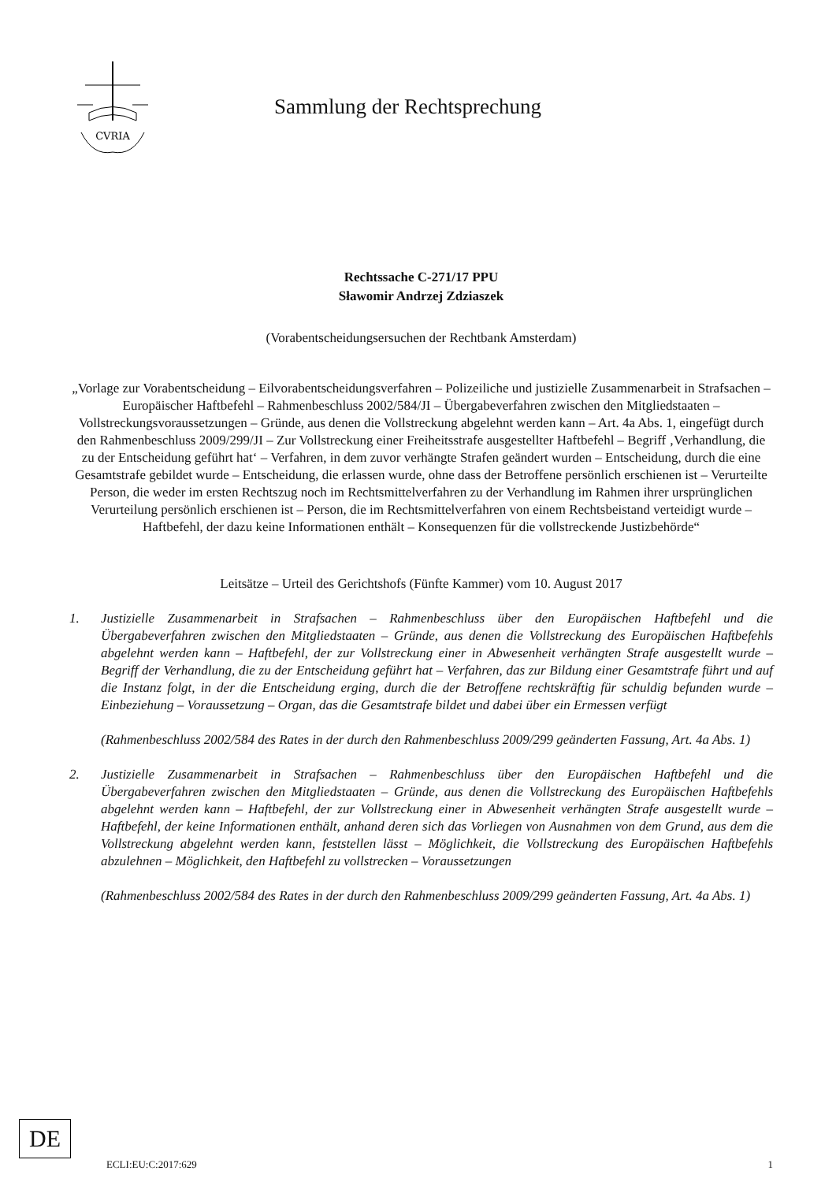CVRIA
Sammlung der Rechtsprechung
Rechtssache C-271/17 PPU
Sławomir Andrzej Zdziaszek
(Vorabentscheidungsersuchen der Rechtbank Amsterdam)
„Vorlage zur Vorabentscheidung – Eilvorabentscheidungsverfahren – Polizeiliche und justizielle Zusammenarbeit in Strafsachen – Europäischer Haftbefehl – Rahmenbeschluss 2002/584/JI – Übergabeverfahren zwischen den Mitgliedstaaten – Vollstreckungsvoraussetzungen – Gründe, aus denen die Vollstreckung abgelehnt werden kann – Art. 4a Abs. 1, eingefügt durch den Rahmenbeschluss 2009/299/JI – Zur Vollstreckung einer Freiheitsstrafe ausgestellter Haftbefehl – Begriff ‚Verhandlung, die zu der Entscheidung geführt hat‘ – Verfahren, in dem zuvor verhängte Strafen geändert wurden – Entscheidung, durch die eine Gesamtstrafe gebildet wurde – Entscheidung, die erlassen wurde, ohne dass der Betroffene persönlich erschienen ist – Verurteilte Person, die weder im ersten Rechtszug noch im Rechtsmittelverfahren zu der Verhandlung im Rahmen ihrer ursprünglichen Verurteilung persönlich erschienen ist – Person, die im Rechtsmittelverfahren von einem Rechtsbeistand verteidigt wurde – Haftbefehl, der dazu keine Informationen enthält – Konsequenzen für die vollstreckende Justizbehörde“
Leitsätze – Urteil des Gerichtshofs (Fünfte Kammer) vom 10. August 2017
1. Justizielle Zusammenarbeit in Strafsachen – Rahmenbeschluss über den Europäischen Haftbefehl und die Übergabeverfahren zwischen den Mitgliedstaaten – Gründe, aus denen die Vollstreckung des Europäischen Haftbefehls abgelehnt werden kann – Haftbefehl, der zur Vollstreckung einer in Abwesenheit verhängten Strafe ausgestellt wurde – Begriff der Verhandlung, die zu der Entscheidung geführt hat – Verfahren, das zur Bildung einer Gesamtstrafe führt und auf die Instanz folgt, in der die Entscheidung erging, durch die der Betroffene rechtskräftig für schuldig befunden wurde – Einbeziehung – Voraussetzung – Organ, das die Gesamtstrafe bildet und dabei über ein Ermessen verfügt
(Rahmenbeschluss 2002/584 des Rates in der durch den Rahmenbeschluss 2009/299 geänderten Fassung, Art. 4a Abs. 1)
2. Justizielle Zusammenarbeit in Strafsachen – Rahmenbeschluss über den Europäischen Haftbefehl und die Übergabeverfahren zwischen den Mitgliedstaaten – Gründe, aus denen die Vollstreckung des Europäischen Haftbefehls abgelehnt werden kann – Haftbefehl, der zur Vollstreckung einer in Abwesenheit verhängten Strafe ausgestellt wurde – Haftbefehl, der keine Informationen enthält, anhand deren sich das Vorliegen von Ausnahmen von dem Grund, aus dem die Vollstreckung abgelehnt werden kann, feststellen lässt – Möglichkeit, die Vollstreckung des Europäischen Haftbefehls abzulehnen – Möglichkeit, den Haftbefehl zu vollstrecken – Voraussetzungen
(Rahmenbeschluss 2002/584 des Rates in der durch den Rahmenbeschluss 2009/299 geänderten Fassung, Art. 4a Abs. 1)
DE
ECLI:EU:C:2017:629 1